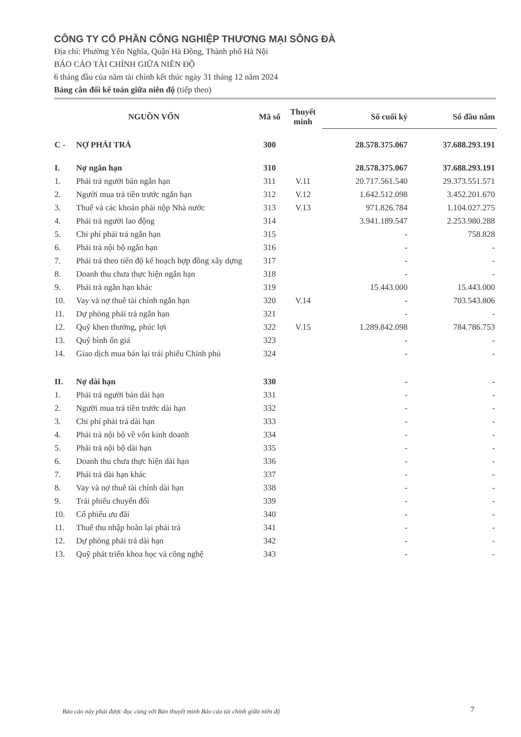CÔNG TY CỔ PHẦN CÔNG NGHIỆP THƯƠNG MẠI SÔNG ĐÀ
Địa chỉ: Phường Yên Nghĩa, Quận Hà Đông, Thành phố Hà Nội
BÁO CÁO TÀI CHÍNH GIỮA NIÊN ĐỘ
6 tháng đầu của năm tài chính kết thúc ngày 31 tháng 12 năm 2024
Bảng cân đối kế toán giữa niên độ (tiếp theo)
| NGUỒN VỐN | | Mã số | Thuyết minh | Số cuối kỳ | Số đầu năm |
| --- | --- | --- | --- | --- | --- |
| C - | NỢ PHẢI TRẢ | 300 | | 28.578.375.067 | 37.688.293.191 |
| I. | Nợ ngắn hạn | 310 | | 28.578.375.067 | 37.688.293.191 |
| 1. | Phải trả người bán ngắn hạn | 311 | V.11 | 20.717.561.540 | 29.373.551.571 |
| 2. | Người mua trả tiền trước ngắn hạn | 312 | V.12 | 1.642.512.098 | 3.452.201.670 |
| 3. | Thuế và các khoản phải nộp Nhà nước | 313 | V.13 | 971.826.784 | 1.104.027.275 |
| 4. | Phải trả người lao động | 314 | | 3.941.189.547 | 2.253.980.288 |
| 5. | Chi phí phải trả ngắn hạn | 315 | | - | 758.828 |
| 6. | Phải trả nội bộ ngắn hạn | 316 | | - | - |
| 7. | Phải trả theo tiến độ kế hoạch hợp đồng xây dựng | 317 | | - | - |
| 8. | Doanh thu chưa thực hiện ngắn hạn | 318 | | - | - |
| 9. | Phải trả ngắn hạn khác | 319 | | 15.443.000 | 15.443.000 |
| 10. | Vay và nợ thuê tài chính ngắn hạn | 320 | V.14 | - | 703.543.806 |
| 11. | Dự phòng phải trả ngắn hạn | 321 | | - | - |
| 12. | Quỹ khen thưởng, phúc lợi | 322 | V.15 | 1.289.842.098 | 784.786.753 |
| 13. | Quỹ bình ổn giá | 323 | | - | - |
| 14. | Giao dịch mua bán lại trái phiếu Chính phủ | 324 | | - | - |
| II. | Nợ dài hạn | 330 | | - | - |
| 1. | Phải trả người bán dài hạn | 331 | | - | - |
| 2. | Người mua trả tiền trước dài hạn | 332 | | - | - |
| 3. | Chi phí phải trả dài hạn | 333 | | - | - |
| 4. | Phải trả nội bộ về vốn kinh doanh | 334 | | - | - |
| 5. | Phải trả nội bộ dài hạn | 335 | | - | - |
| 6. | Doanh thu chưa thực hiện dài hạn | 336 | | - | - |
| 7. | Phải trả dài hạn khác | 337 | | - | - |
| 8. | Vay và nợ thuê tài chính dài hạn | 338 | | - | - |
| 9. | Trái phiếu chuyển đổi | 339 | | - | - |
| 10. | Cổ phiếu ưu đãi | 340 | | - | - |
| 11. | Thuế thu nhập hoãn lại phải trả | 341 | | - | - |
| 12. | Dự phòng phải trả dài hạn | 342 | | - | - |
| 13. | Quỹ phát triển khoa học và công nghệ | 343 | | - | - |
Báo cáo này phải được đọc cùng với Bản thuyết minh Báo cáo tài chính giữa niên độ
7